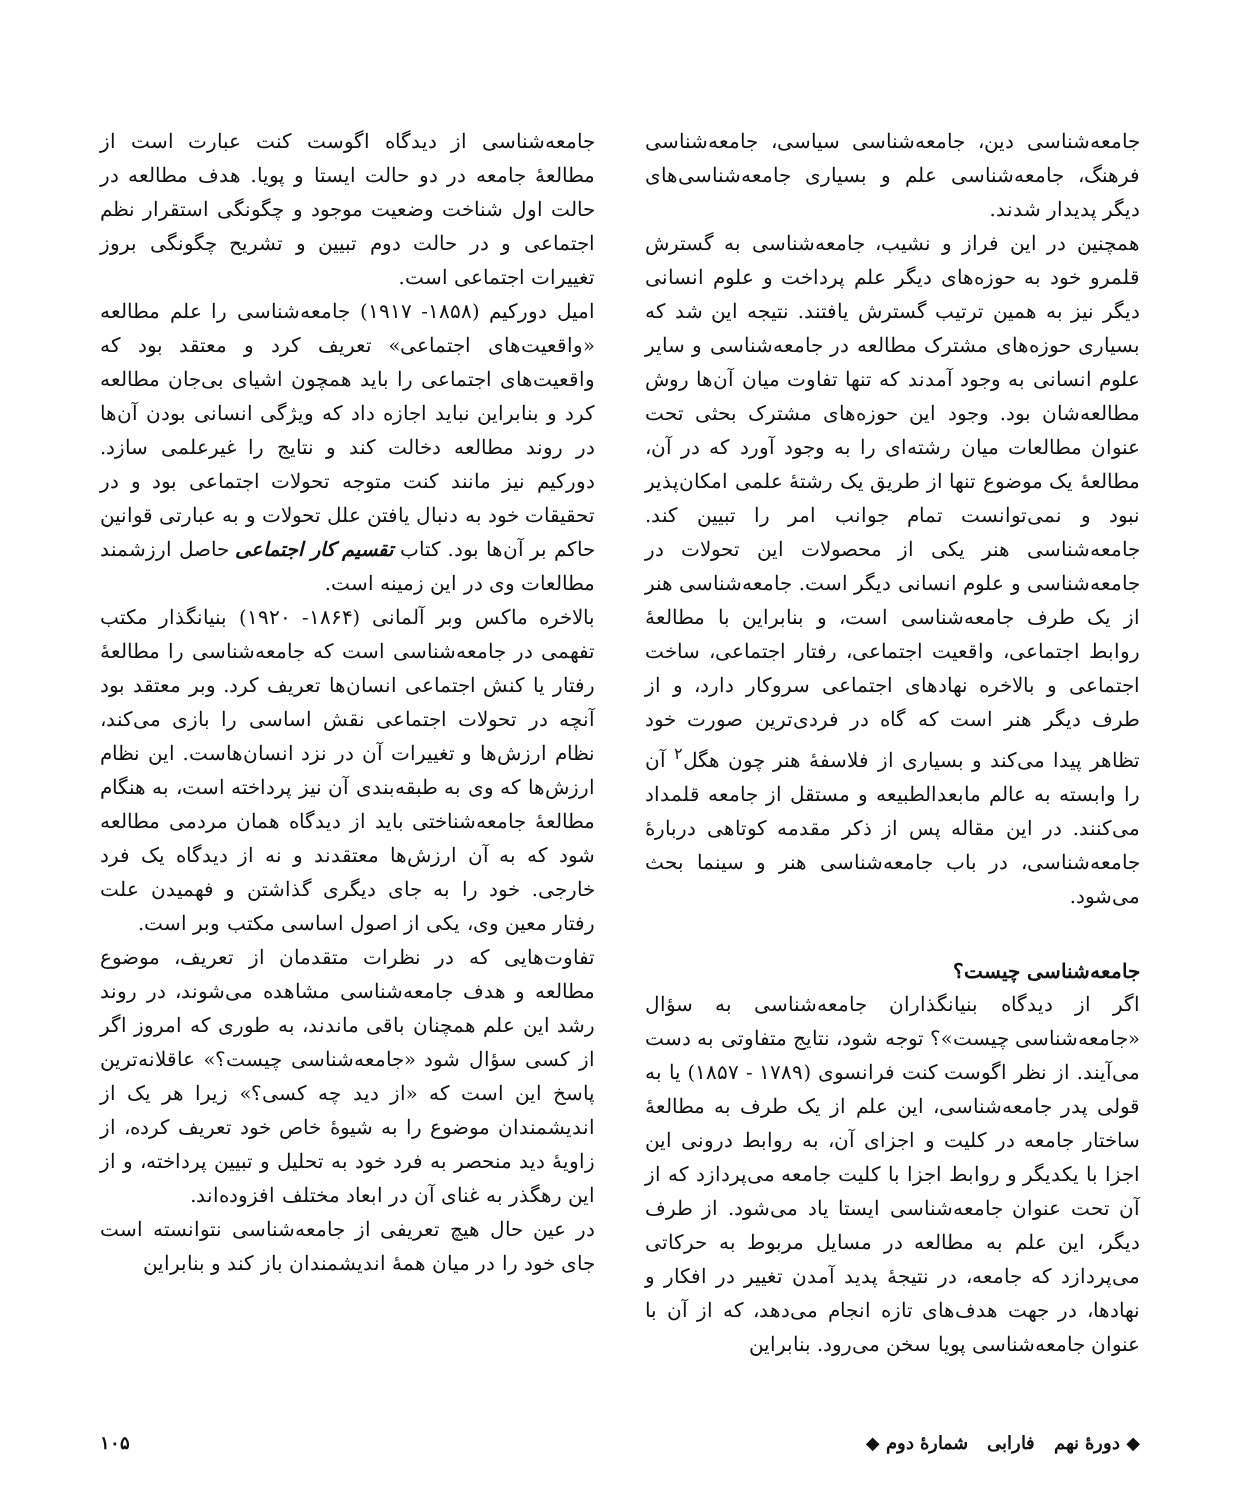جامعه‌شناسی دین، جامعه‌شناسی سیاسی، جامعه‌شناسی فرهنگ، جامعه‌شناسی علم و بسیاری جامعه‌شناسی‌های دیگر پدیدار شدند.
همچنین در این فراز و نشیب، جامعه‌شناسی به گسترش قلمرو خود به حوزه‌های دیگر علم پرداخت و علوم انسانی دیگر نیز به همین ترتیب گسترش یافتند. نتیجه این شد که بسیاری حوزه‌های مشترک مطالعه در جامعه‌شناسی و سایر علوم انسانی به وجود آمدند که تنها تفاوت میان آن‌ها روش مطالعه‌شان بود. وجود این حوزه‌های مشترک بحثی تحت عنوان مطالعات میان رشته‌ای را به وجود آورد که در آن، مطالعهٔ یک موضوع تنها از طریق یک رشتهٔ علمی امکان‌پذیر نبود و نمی‌توانست تمام جوانب امر را تبیین کند. جامعه‌شناسی هنر یکی از محصولات این تحولات در جامعه‌شناسی و علوم انسانی دیگر است. جامعه‌شناسی هنر از یک طرف جامعه‌شناسی است، و بنابراین با مطالعهٔ روابط اجتماعی، واقعیت اجتماعی، رفتار اجتماعی، ساخت اجتماعی و بالاخره نهادهای اجتماعی سروکار دارد، و از طرف دیگر هنر است که گاه در فردی‌ترین صورت خود تظاهر پیدا می‌کند و بسیاری از فلاسفهٔ هنر چون هگل<sup>۲</sup> آن را وابسته به عالم مابعدالطبیعه و مستقل از جامعه قلمداد می‌کنند. در این مقاله پس از ذکر مقدمه کوتاهی دربارهٔ جامعه‌شناسی، در باب جامعه‌شناسی هنر و سینما بحث می‌شود.
جامعه‌شناسی چیست؟
اگر از دیدگاه بنیانگذاران جامعه‌شناسی به سؤال «جامعه‌شناسی چیست»؟ توجه شود، نتایج متفاوتی به دست می‌آیند. از نظر اگوست کنت فرانسوی (۱۷۸۹ - ۱۸۵۷) یا به قولی پدر جامعه‌شناسی، این علم از یک طرف به مطالعهٔ ساختار جامعه در کلیت و اجزای آن، به روابط درونی این اجزا با یکدیگر و روابط اجزا با کلیت جامعه می‌پردازد که از آن تحت عنوان جامعه‌شناسی ایستا یاد می‌شود. از طرف دیگر، این علم به مطالعه در مسایل مربوط به حرکاتی می‌پردازد که جامعه، در نتیجهٔ پدید آمدن تغییر در افکار و نهادها، در جهت هدف‌های تازه انجام می‌دهد، که از آن با عنوان جامعه‌شناسی پویا سخن می‌رود. بنابراین
جامعه‌شناسی از دیدگاه اگوست کنت عبارت است از مطالعهٔ جامعه در دو حالت ایستا و پویا. هدف مطالعه در حالت اول شناخت وضعیت موجود و چگونگی استقرار نظم اجتماعی و در حالت دوم تبیین و تشریح چگونگی بروز تغییرات اجتماعی است.
امیل دورکیم (۱۸۵۸- ۱۹۱۷) جامعه‌شناسی را علم مطالعه «واقعیت‌های اجتماعی» تعریف کرد و معتقد بود که واقعیت‌های اجتماعی را باید همچون اشیای بی‌جان مطالعه کرد و بنابراین نباید اجازه داد که ویژگی انسانی بودن آن‌ها در روند مطالعه دخالت کند و نتایج را غیرعلمی سازد. دورکیم نیز مانند کنت متوجه تحولات اجتماعی بود و در تحقیقات خود به دنبال یافتن علل تحولات و به عبارتی قوانین حاکم بر آن‌ها بود. کتاب تقسیم کار اجتماعی حاصل ارزشمند مطالعات وی در این زمینه است.
بالاخره ماکس وبر آلمانی (۱۸۶۴- ۱۹۲۰) بنیانگذار مکتب تفهمی در جامعه‌شناسی است که جامعه‌شناسی را مطالعهٔ رفتار یا کنش اجتماعی انسان‌ها تعریف کرد. وبر معتقد بود آنچه در تحولات اجتماعی نقش اساسی را بازی می‌کند، نظام ارزش‌ها و تغییرات آن در نزد انسان‌هاست. این نظام ارزش‌ها که وی به طبقه‌بندی آن نیز پرداخته است، به هنگام مطالعهٔ جامعه‌شناختی باید از دیدگاه همان مردمی مطالعه شود که به آن ارزش‌ها معتقدند و نه از دیدگاه یک فرد خارجی. خود را به جای دیگری گذاشتن و فهمیدن علت رفتار معین وی، یکی از اصول اساسی مکتب وبر است.
تفاوت‌هایی که در نظرات متقدمان از تعریف، موضوع مطالعه و هدف جامعه‌شناسی مشاهده می‌شوند، در روند رشد این علم همچنان باقی ماندند، به طوری که امروز اگر از کسی سؤال شود «جامعه‌شناسی چیست؟» عاقلانه‌ترین پاسخ این است که «از دید چه کسی؟» زیرا هر یک از اندیشمندان موضوع را به شیوهٔ خاص خود تعریف کرده، از زاویهٔ دید منحصر به فرد خود به تحلیل و تبیین پرداخته، و از این رهگذر به غنای آن در ابعاد مختلف افزوده‌اند.
در عین حال هیچ تعریفی از جامعه‌شناسی نتوانسته است جای خود را در میان همهٔ اندیشمندان باز کند و بنابراین
◆ دورهٔ نهم فارابی شمارهٔ دوم ◆ ۱۰۵